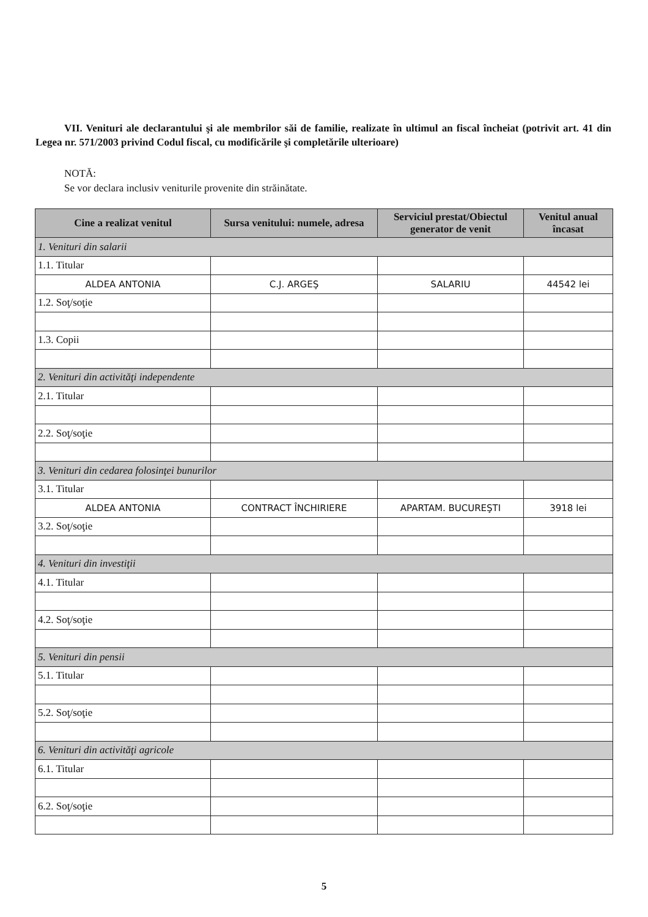VII. Venituri ale declarantului şi ale membrilor săi de familie, realizate în ultimul an fiscal încheiat (potrivit art. 41 din Legea nr. 571/2003 privind Codul fiscal, cu modificările şi completările ulterioare)
NOTĂ:
Se vor declara inclusiv veniturile provenite din străinătate.
| Cine a realizat venitul | Sursa venitului: numele, adresa | Serviciul prestat/Obiectul generator de venit | Venitul anual încasat |
| --- | --- | --- | --- |
| 1. Venituri din salarii | | | |
| 1.1. Titular | | | |
| ALDEA ANTONIA | C.J. ARGEŞ | SALARIU | 44542 lei |
| 1.2. Soţ/soţie | | | |
| 1.3. Copii | | | |
| 2. Venituri din activităţi independente | | | |
| 2.1. Titular | | | |
| 2.2. Soţ/soţie | | | |
| 3. Venituri din cedarea folosinţei bunurilor | | | |
| 3.1. Titular | | | |
| ALDEA ANTONIA | CONTRACT ÎNCHIRIERE | APARTAM. BUCUREŞTI | 3918 lei |
| 3.2. Soţ/soţie | | | |
| 4. Venituri din investiţii | | | |
| 4.1. Titular | | | |
| 4.2. Soţ/soţie | | | |
| 5. Venituri din pensii | | | |
| 5.1. Titular | | | |
| 5.2. Soţ/soţie | | | |
| 6. Venituri din activităţi agricole | | | |
| 6.1. Titular | | | |
| 6.2. Soţ/soţie | | | |
5